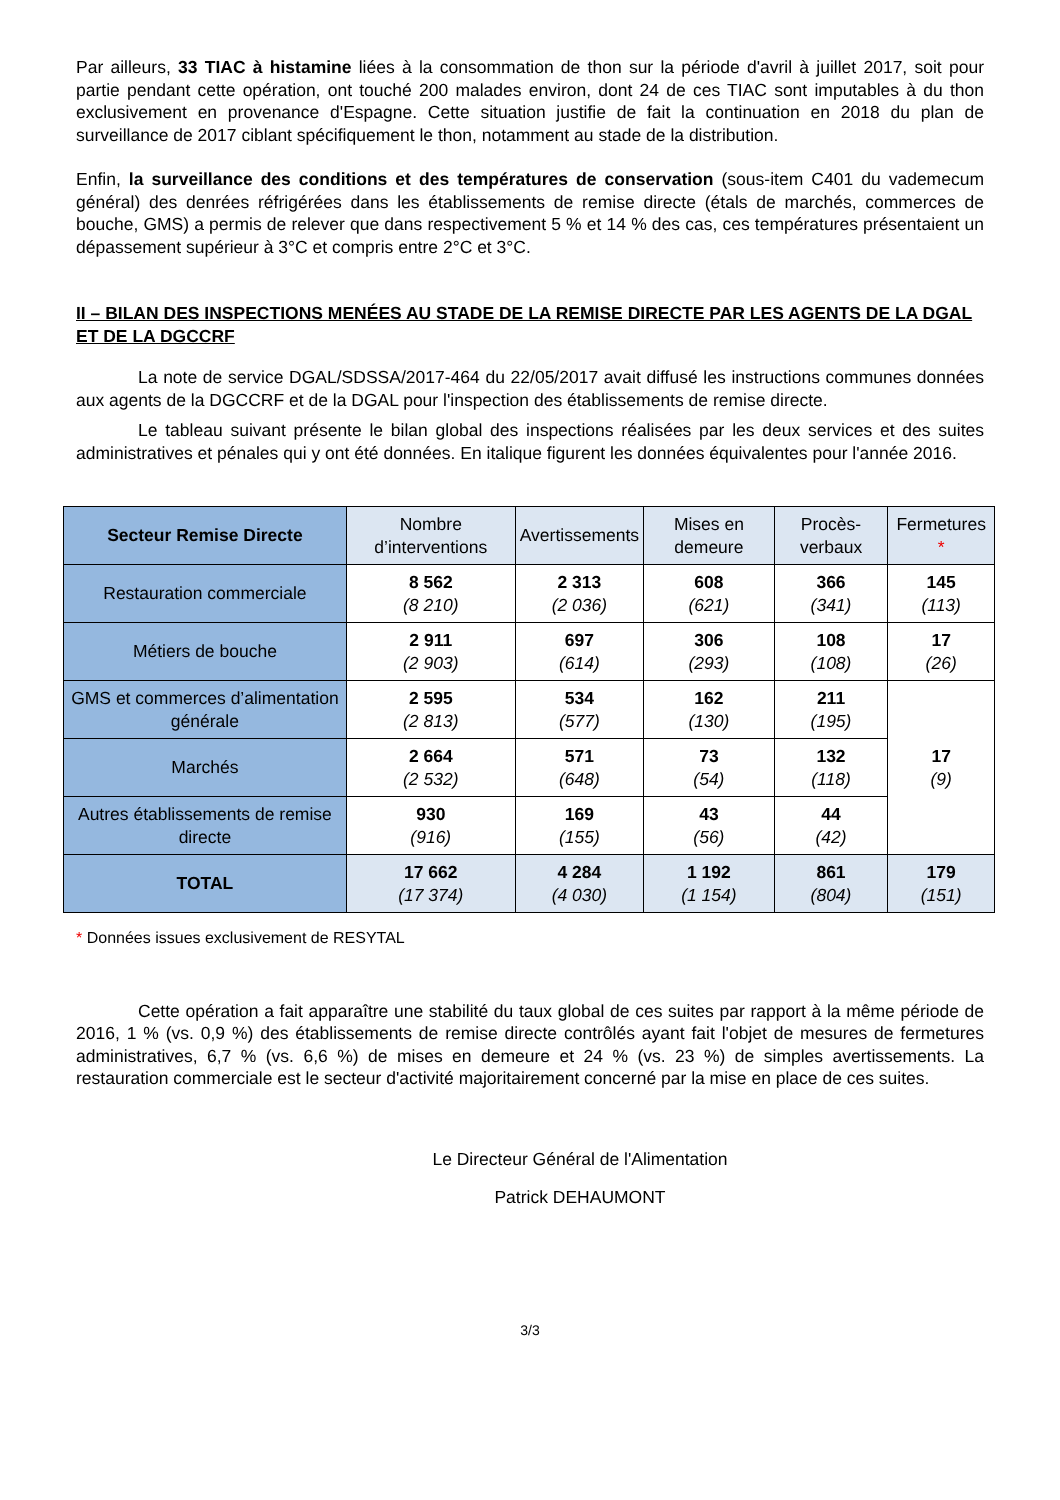Par ailleurs, 33 TIAC à histamine liées à la consommation de thon sur la période d'avril à juillet 2017, soit pour partie pendant cette opération, ont touché 200 malades environ, dont 24 de ces TIAC sont imputables à du thon exclusivement en provenance d'Espagne. Cette situation justifie de fait la continuation en 2018 du plan de surveillance de 2017 ciblant spécifiquement le thon, notamment au stade de la distribution.
Enfin, la surveillance des conditions et des températures de conservation (sous-item C401 du vademecum général) des denrées réfrigérées dans les établissements de remise directe (étals de marchés, commerces de bouche, GMS) a permis de relever que dans respectivement 5 % et 14 % des cas, ces températures présentaient un dépassement supérieur à 3°C et compris entre 2°C et 3°C.
II – BILAN DES INSPECTIONS MENÉES AU STADE DE LA REMISE DIRECTE PAR LES AGENTS DE LA DGAL ET DE LA DGCCRF
La note de service DGAL/SDSSA/2017-464 du 22/05/2017 avait diffusé les instructions communes données aux agents de la DGCCRF et de la DGAL pour l'inspection des établissements de remise directe.
Le tableau suivant présente le bilan global des inspections réalisées par les deux services et des suites administratives et pénales qui y ont été données. En italique figurent les données équivalentes pour l'année 2016.
| Secteur Remise Directe | Nombre d’interventions | Avertissements | Mises en demeure | Procès-verbaux | Fermetures * |
| --- | --- | --- | --- | --- | --- |
| Restauration commerciale | 8 562 (8 210) | 2 313 (2 036) | 608 (621) | 366 (341) | 145 (113) |
| Métiers de bouche | 2 911 (2 903) | 697 (614) | 306 (293) | 108 (108) | 17 (26) |
| GMS et commerces d’alimentation générale | 2 595 (2 813) | 534 (577) | 162 (130) | 211 (195) | 17 (9) |
| Marchés | 2 664 (2 532) | 571 (648) | 73 (54) | 132 (118) | |
| Autres établissements de remise directe | 930 (916) | 169 (155) | 43 (56) | 44 (42) | |
| TOTAL | 17 662 (17 374) | 4 284 (4 030) | 1 192 (1 154) | 861 (804) | 179 (151) |
* Données issues exclusivement de RESYTAL
Cette opération a fait apparaître une stabilité du taux global de ces suites par rapport à la même période de 2016, 1 % (vs. 0,9 %) des établissements de remise directe contrôlés ayant fait l'objet de mesures de fermetures administratives, 6,7 % (vs. 6,6 %) de mises en demeure et 24 % (vs. 23 %) de simples avertissements. La restauration commerciale est le secteur d'activité majoritairement concerné par la mise en place de ces suites.
Le Directeur Général de l'Alimentation
Patrick DEHAUMONT
3/3